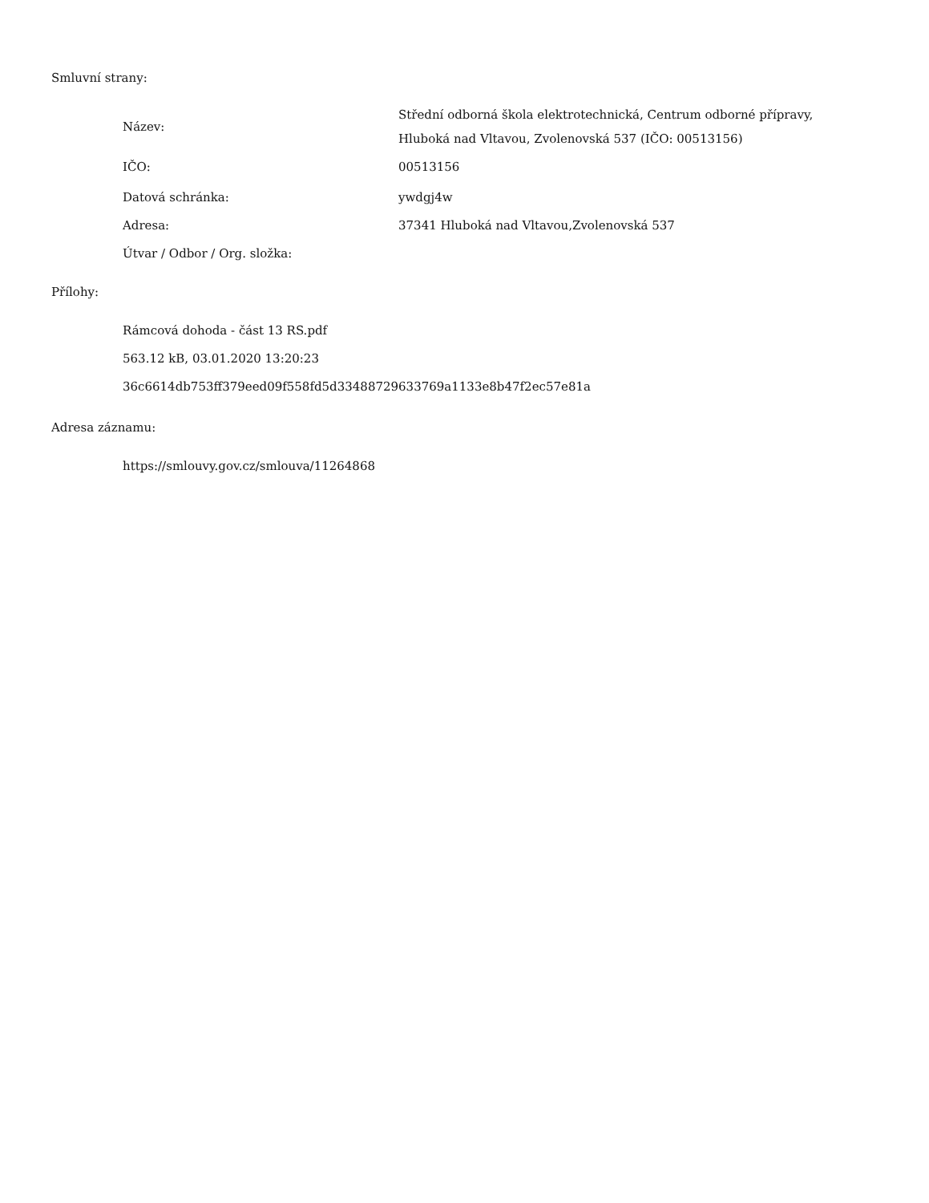Smluvní strany:
| Název: | Střední odborná škola elektrotechnická, Centrum odborné přípravy, Hluboká nad Vltavou, Zvolenovská 537 (IČO: 00513156) |
| IČO: | 00513156 |
| Datová schránka: | ywdgj4w |
| Adresa: | 37341 Hluboká nad Vltavou,Zvolenovská 537 |
| Útvar / Odbor / Org. složka: | |
Přílohy:
Rámcová dohoda - část 13 RS.pdf
563.12 kB, 03.01.2020 13:20:23
36c6614db753ff379eed09f558fd5d33488729633769a1133e8b47f2ec57e81a
Adresa záznamu:
https://smlouvy.gov.cz/smlouva/11264868